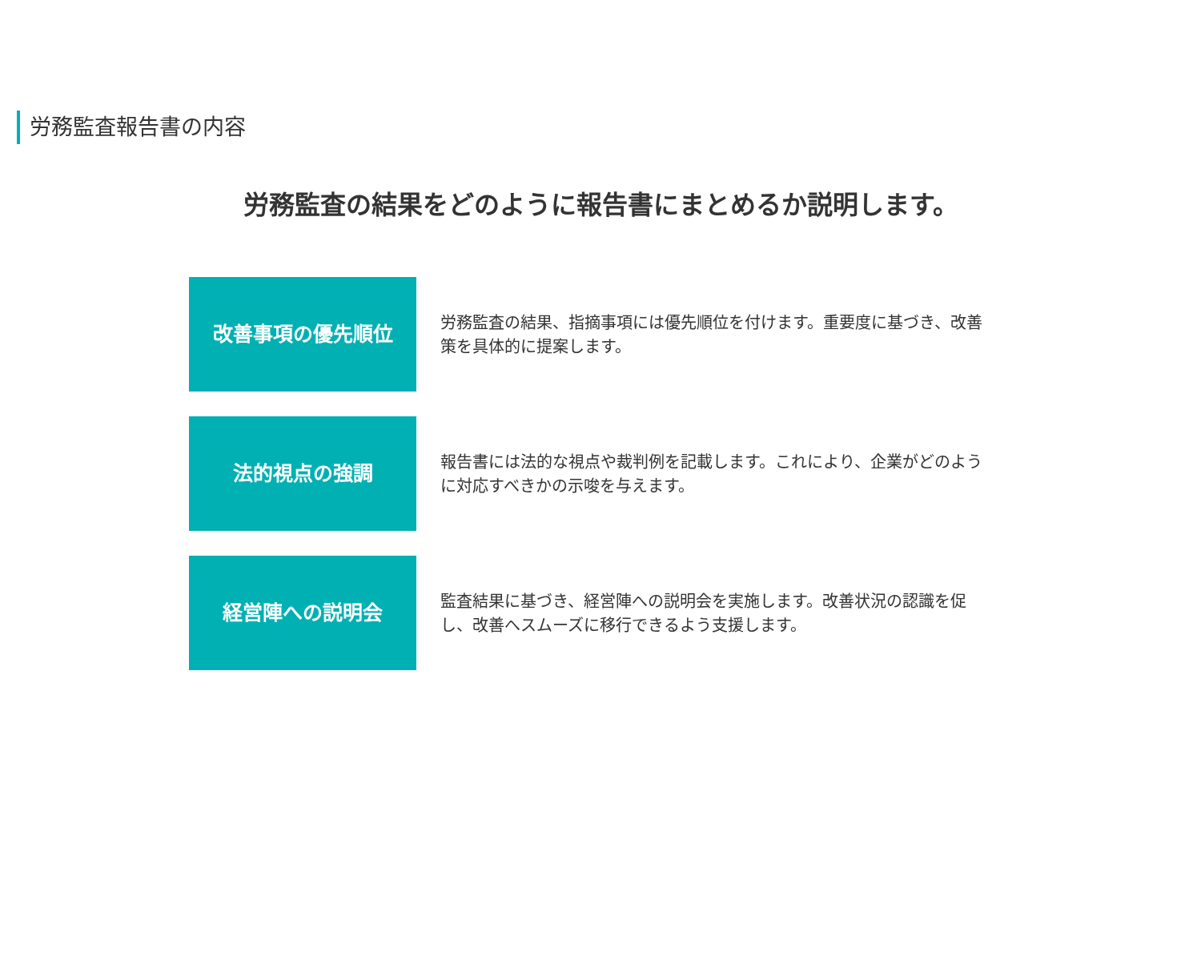労務監査報告書の内容
労務監査の結果をどのように報告書にまとめるか説明します。
改善事項の優先順位
労務監査の結果、指摘事項には優先順位を付けます。重要度に基づき、改善策を具体的に提案します。
法的視点の強調
報告書には法的な視点や裁判例を記載します。これにより、企業がどのように対応すべきかの示唆を与えます。
経営陣への説明会
監査結果に基づき、経営陣への説明会を実施します。改善状況の認識を促し、改善へスムーズに移行できるよう支援します。